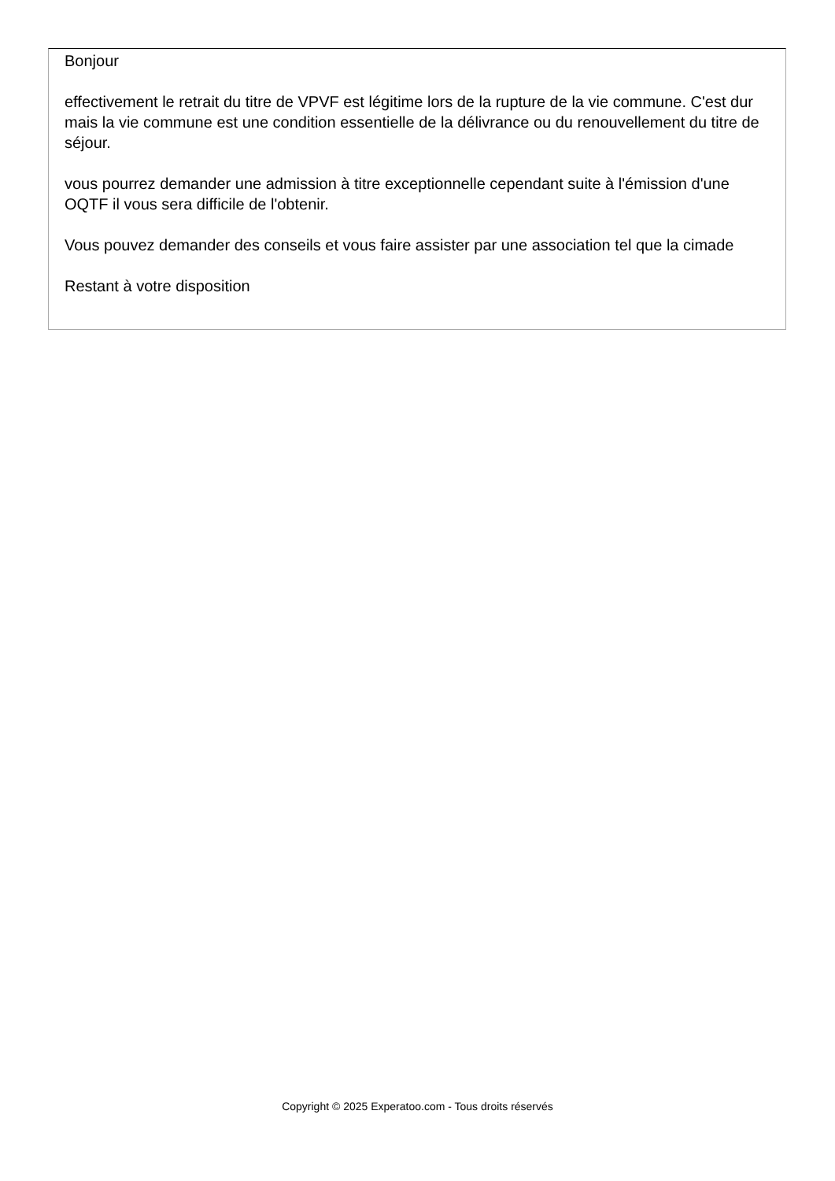Bonjour
effectivement le retrait du titre de VPVF est légitime lors de la rupture de la vie commune. C'est dur mais la vie commune est une condition essentielle de la délivrance ou du renouvellement du titre de séjour.
vous pourrez demander une admission à titre exceptionnelle cependant suite à l'émission d'une OQTF il vous sera difficile de l'obtenir.
Vous pouvez demander des conseils et vous faire assister par une association tel que la cimade
Restant à votre disposition
Copyright © 2025 Experatoo.com - Tous droits réservés